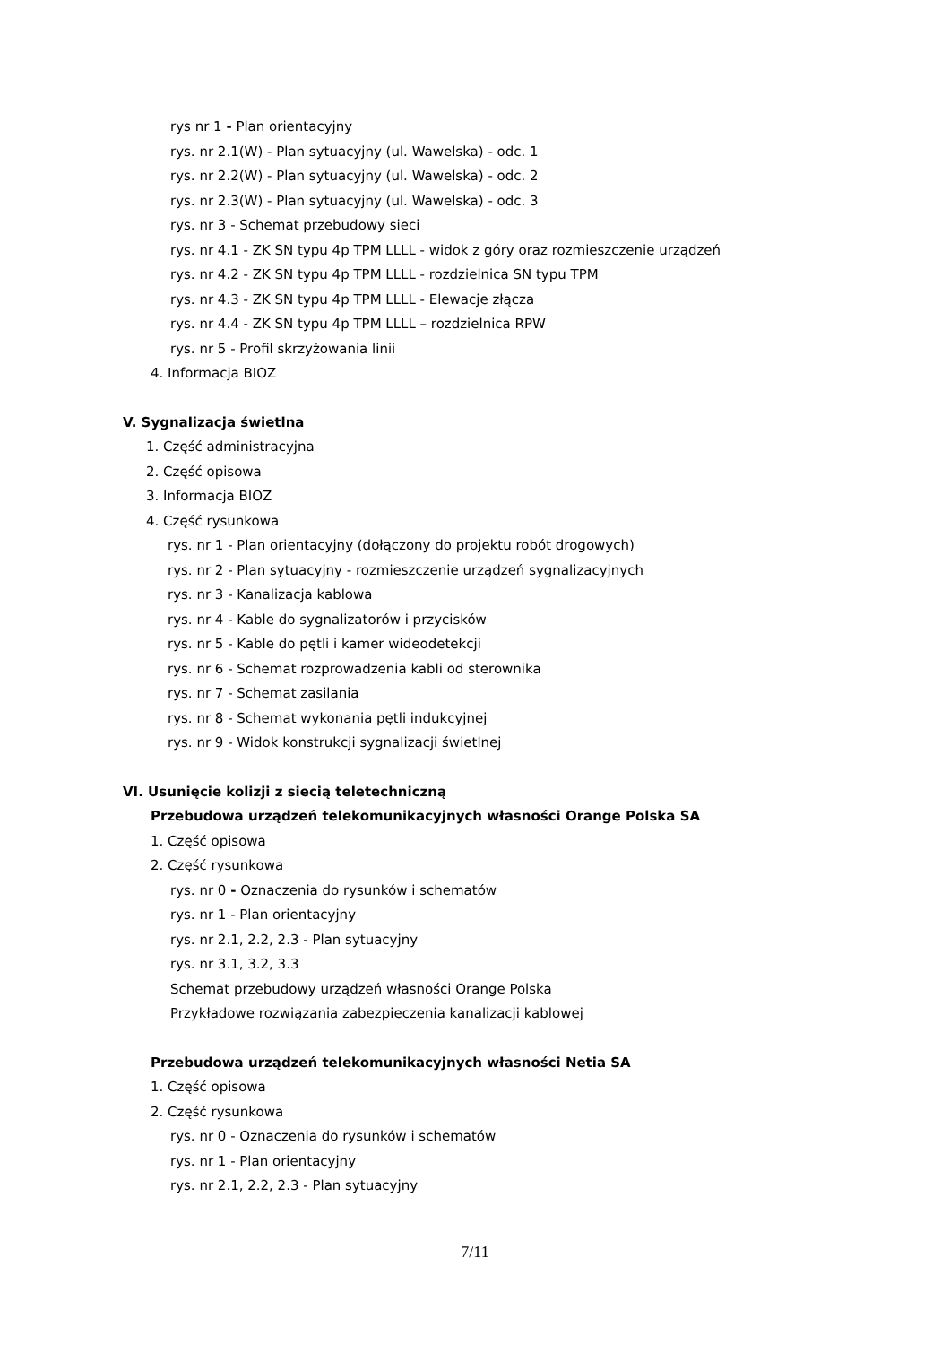rys nr 1 - Plan orientacyjny
rys. nr 2.1(W) - Plan sytuacyjny (ul. Wawelska) - odc. 1
rys. nr 2.2(W) - Plan sytuacyjny (ul. Wawelska) - odc. 2
rys. nr 2.3(W) - Plan sytuacyjny (ul. Wawelska) - odc. 3
rys. nr 3 - Schemat przebudowy sieci
rys. nr 4.1 - ZK SN typu 4p TPM LLLL - widok z góry oraz rozmieszczenie urządzeń
rys. nr 4.2 - ZK SN typu 4p TPM LLLL - rozdzielnica SN typu TPM
rys. nr 4.3 - ZK SN typu 4p TPM LLLL - Elewacje złącza
rys. nr 4.4 - ZK SN typu 4p TPM LLLL – rozdzielnica RPW
rys. nr 5 - Profil skrzyżowania linii
4. Informacja BIOZ
V. Sygnalizacja świetlna
1. Część administracyjna
2. Część opisowa
3. Informacja BIOZ
4. Część rysunkowa
rys. nr 1 - Plan orientacyjny (dołączony do projektu robót drogowych)
rys. nr 2 - Plan sytuacyjny - rozmieszczenie urządzeń sygnalizacyjnych
rys. nr 3 - Kanalizacja kablowa
rys. nr 4 - Kable do sygnalizatorów i przycisków
rys. nr 5 - Kable do pętli i kamer wideodetekcji
rys. nr 6 - Schemat rozprowadzenia kabli od sterownika
rys. nr 7 - Schemat zasilania
rys. nr 8 - Schemat wykonania pętli indukcyjnej
rys. nr 9 - Widok konstrukcji sygnalizacji świetlnej
VI. Usunięcie kolizji z siecią teletechniczną
Przebudowa urządzeń telekomunikacyjnych własności Orange Polska SA
1. Część opisowa
2. Część rysunkowa
rys. nr 0 - Oznaczenia do rysunków i schematów
rys. nr 1 - Plan orientacyjny
rys. nr 2.1, 2.2, 2.3 - Plan sytuacyjny
rys. nr 3.1, 3.2, 3.3
Schemat przebudowy urządzeń własności Orange Polska
Przykładowe rozwiązania zabezpieczenia kanalizacji kablowej
Przebudowa urządzeń telekomunikacyjnych własności Netia SA
1. Część opisowa
2. Część rysunkowa
rys. nr 0 - Oznaczenia do rysunków i schematów
rys. nr 1 - Plan orientacyjny
rys. nr 2.1, 2.2, 2.3 - Plan sytuacyjny
7/11